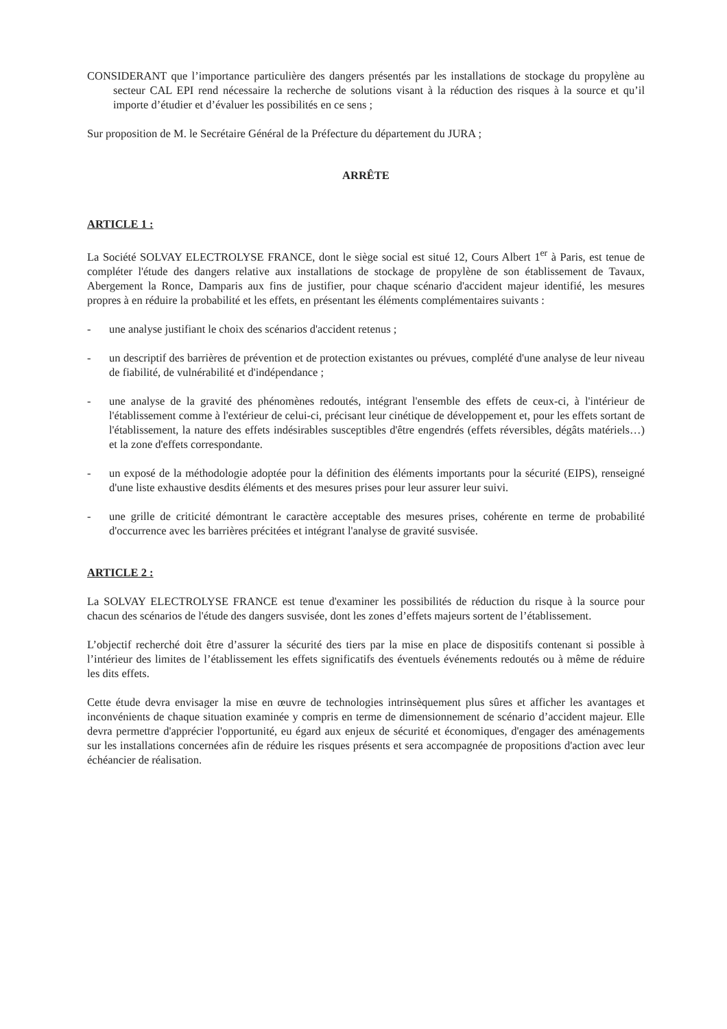CONSIDERANT que l’importance particulière des dangers présentés par les installations de stockage du propylène au secteur CAL EPI rend nécessaire la recherche de solutions visant à la réduction des risques à la source et qu’il importe d’étudier et d’évaluer les possibilités en ce sens ;
Sur proposition de M. le Secrétaire Général de la Préfecture du département du JURA ;
ARRÊTE
ARTICLE 1 :
La Société SOLVAY ELECTROLYSE FRANCE, dont le siège social est situé 12, Cours Albert 1<sup>er</sup> à Paris, est tenue de compléter l'étude des dangers relative aux installations de stockage de propylène de son établissement de Tavaux, Abergement la Ronce, Damparis aux fins de justifier, pour chaque scénario d'accident majeur identifié, les mesures propres à en réduire la probabilité et les effets, en présentant les éléments complémentaires suivants :
- une analyse justifiant le choix des scénarios d'accident retenus ;
- un descriptif des barrières de prévention et de protection existantes ou prévues, complété d'une analyse de leur niveau de fiabilité, de vulnérabilité et d'indépendance ;
- une analyse de la gravité des phénomènes redoutés, intégrant l'ensemble des effets de ceux-ci, à l'intérieur de l'établissement comme à l'extérieur de celui-ci, précisant leur cinétique de développement et, pour les effets sortant de l'établissement, la nature des effets indésirables susceptibles d'être engendrés (effets réversibles, dégâts matériels…) et la zone d'effets correspondante.
- un exposé de la méthodologie adoptée pour la définition des éléments importants pour la sécurité (EIPS), renseigné d'une liste exhaustive desdits éléments et des mesures prises pour leur assurer leur suivi.
- une grille de criticité démontrant le caractère acceptable des mesures prises, cohérente en terme de probabilité d'occurrence avec les barrières précitées et intégrant l'analyse de gravité susvisée.
ARTICLE 2 :
La SOLVAY ELECTROLYSE FRANCE est tenue d'examiner les possibilités de réduction du risque à la source pour chacun des scénarios de l'étude des dangers susvisée, dont les zones d’effets majeurs sortent de l’établissement.
L’objectif recherché doit être d’assurer la sécurité des tiers par la mise en place de dispositifs contenant si possible à l’intérieur des limites de l’établissement les effets significatifs des éventuels événements redoutés ou à même de réduire les dits effets.
Cette étude devra envisager la mise en œuvre de technologies intrinsèquement plus sûres et afficher les avantages et inconvénients de chaque situation examinée y compris en terme de dimensionnement de scénario d’accident majeur. Elle devra permettre d'apprécier l'opportunité, eu égard aux enjeux de sécurité et économiques, d'engager des aménagements sur les installations concernées afin de réduire les risques présents et sera accompagnée de propositions d'action avec leur échéancier de réalisation.